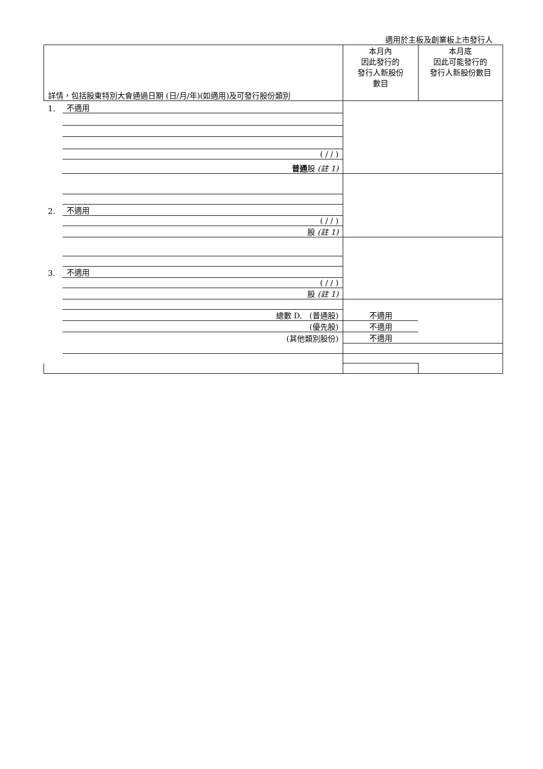適用於主板及創業板上市發行人
| 詳情，包括股東特別大會通過日期 (日/月/年)(如適用)及可發行股份類別 | | 本月內 因此發行的 發行人新股份 數目 | 本月底 因此可能發行的 發行人新股份數目 |
| --- | --- | --- | --- |
| 1. | 不適用 | | |
| | ( / / ) | | |
| | 普通 股 (註 1) | | |
| 2. | 不適用 | | |
| | ( / / ) | | |
| | 股 (註 1) | | |
| 3. | 不適用 | | |
| | ( / / ) | | |
| | 股 (註 1) | | |
| | 總數 D. (普通股) | 不適用 | |
| | (優先股) | 不適用 | |
| | (其他類別股份) | 不適用 | |